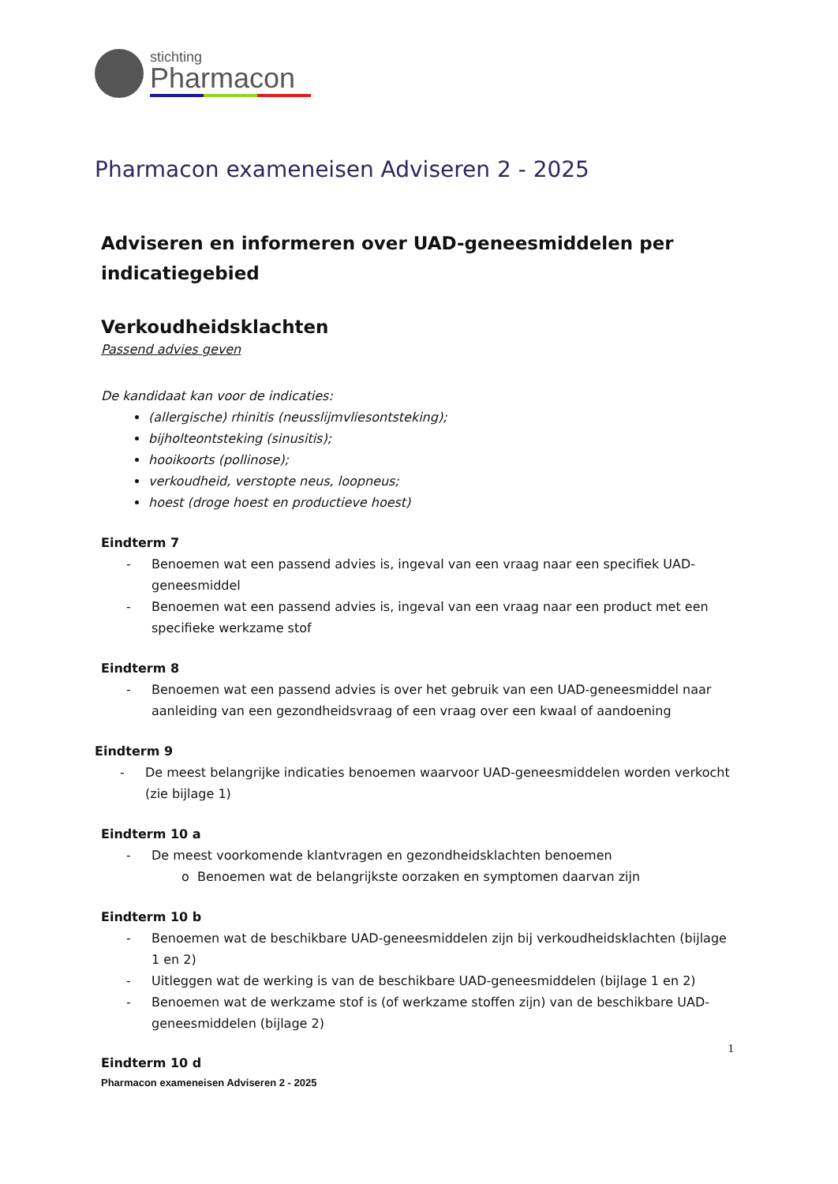stichting
Pharmacon
Pharmacon exameneisen Adviseren 2 - 2025
Adviseren en informeren over UAD-geneesmiddelen per indicatiegebied
Verkoudheidsklachten
Passend advies geven
De kandidaat kan voor de indicaties:
(allergische) rhinitis (neusslijmvliesontsteking);
bijholteontsteking (sinusitis);
hooikoorts (pollinose);
verkoudheid, verstopte neus, loopneus;
hoest (droge hoest en productieve hoest)
Eindterm 7
- Benoemen wat een passend advies is, ingeval van een vraag naar een specifiek UAD-geneesmiddel
- Benoemen wat een passend advies is, ingeval van een vraag naar een product met een specifieke werkzame stof
Eindterm 8
- Benoemen wat een passend advies is over het gebruik van een UAD-geneesmiddel naar aanleiding van een gezondheidsvraag of een vraag over een kwaal of aandoening
Eindterm 9
- De meest belangrijke indicaties benoemen waarvoor UAD-geneesmiddelen worden verkocht (zie bijlage 1)
Eindterm 10 a
- De meest voorkomende klantvragen en gezondheidsklachten benoemen
o Benoemen wat de belangrijkste oorzaken en symptomen daarvan zijn
Eindterm 10 b
- Benoemen wat de beschikbare UAD-geneesmiddelen zijn bij verkoudheidsklachten (bijlage 1 en 2)
- Uitleggen wat de werking is van de beschikbare UAD-geneesmiddelen (bijlage 1 en 2)
- Benoemen wat de werkzame stof is (of werkzame stoffen zijn) van de beschikbare UAD-geneesmiddelen (bijlage 2)
1
Eindterm 10 d
Pharmacon exameneisen Adviseren 2 - 2025